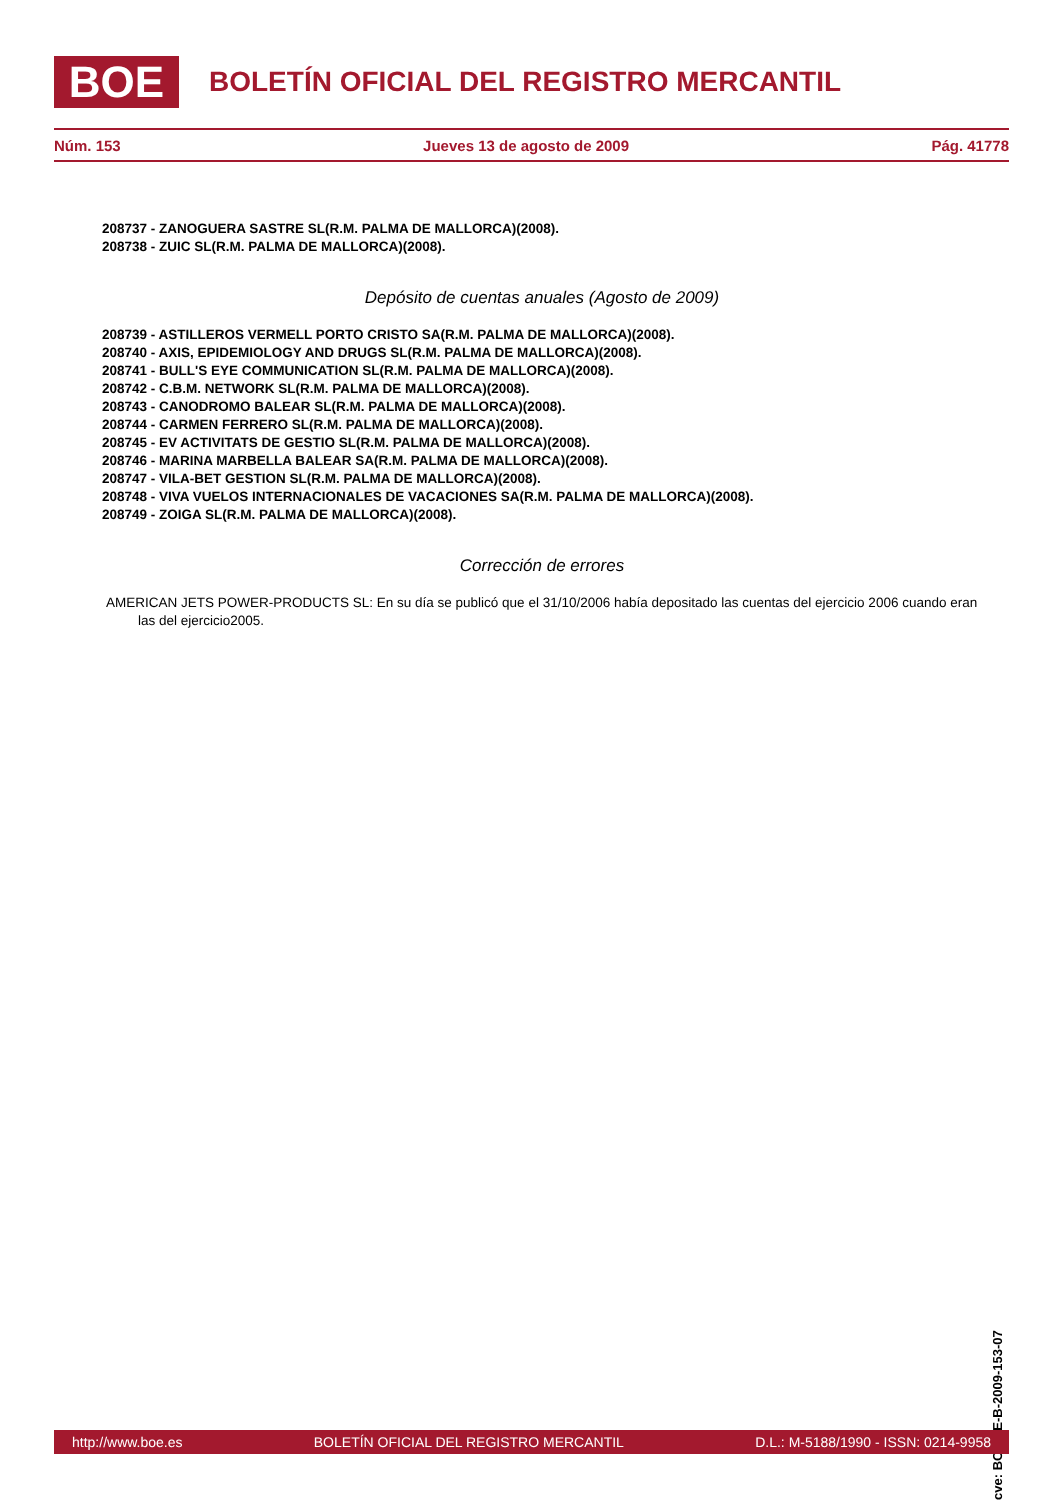BOE
BOLETÍN OFICIAL DEL REGISTRO MERCANTIL
Núm. 153 Jueves 13 de agosto de 2009 Pág. 41778
208737 - ZANOGUERA SASTRE SL(R.M. PALMA DE MALLORCA)(2008).
208738 - ZUIC SL(R.M. PALMA DE MALLORCA)(2008).
Depósito de cuentas anuales (Agosto de 2009)
208739 - ASTILLEROS VERMELL PORTO CRISTO SA(R.M. PALMA DE MALLORCA)(2008).
208740 - AXIS, EPIDEMIOLOGY AND DRUGS SL(R.M. PALMA DE MALLORCA)(2008).
208741 - BULL'S EYE COMMUNICATION SL(R.M. PALMA DE MALLORCA)(2008).
208742 - C.B.M. NETWORK SL(R.M. PALMA DE MALLORCA)(2008).
208743 - CANODROMO BALEAR SL(R.M. PALMA DE MALLORCA)(2008).
208744 - CARMEN FERRERO SL(R.M. PALMA DE MALLORCA)(2008).
208745 - EV ACTIVITATS DE GESTIO SL(R.M. PALMA DE MALLORCA)(2008).
208746 - MARINA MARBELLA BALEAR SA(R.M. PALMA DE MALLORCA)(2008).
208747 - VILA-BET GESTION SL(R.M. PALMA DE MALLORCA)(2008).
208748 - VIVA VUELOS INTERNACIONALES DE VACACIONES SA(R.M. PALMA DE MALLORCA)(2008).
208749 - ZOIGA SL(R.M. PALMA DE MALLORCA)(2008).
Corrección de errores
AMERICAN JETS POWER-PRODUCTS SL: En su día se publicó que el 31/10/2006 había depositado las cuentas del ejercicio 2006 cuando eran las del ejercicio2005.
cve: BORME-B-2009-153-07
http://www.boe.es BOLETÍN OFICIAL DEL REGISTRO MERCANTIL D.L.: M-5188/1990 - ISSN: 0214-9958